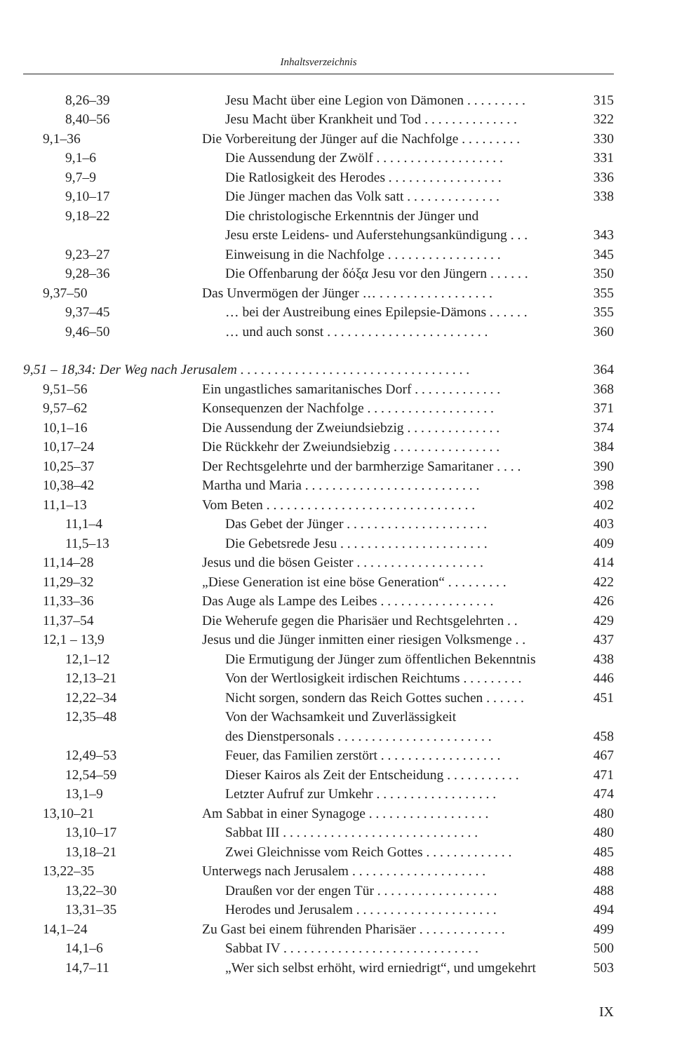Inhaltsverzeichnis
| 8,26–39 | Jesu Macht über eine Legion von Dämonen . . . . . . . . . | 315 |
| 8,40–56 | Jesu Macht über Krankheit und Tod . . . . . . . . . . . . . . | 322 |
| 9,1–36 | Die Vorbereitung der Jünger auf die Nachfolge . . . . . . . . . | 330 |
| 9,1–6 | Die Aussendung der Zwölf . . . . . . . . . . . . . . . . . . . | 331 |
| 9,7–9 | Die Ratlosigkeit des Herodes . . . . . . . . . . . . . . . . . | 336 |
| 9,10–17 | Die Jünger machen das Volk satt . . . . . . . . . . . . . . | 338 |
| 9,18–22 | Die christologische Erkenntnis der Jünger und | |
| | Jesu erste Leidens- und Auferstehungsankündigung . . . | 343 |
| 9,23–27 | Einweisung in die Nachfolge . . . . . . . . . . . . . . . . . | 345 |
| 9,28–36 | Die Offenbarung der δόξα Jesu vor den Jüngern . . . . . . | 350 |
| 9,37–50 | Das Unvermögen der Jünger … . . . . . . . . . . . . . . . . . | 355 |
| 9,37–45 | … bei der Austreibung eines Epilepsie-Dämons . . . . . . | 355 |
| 9,46–50 | … und auch sonst . . . . . . . . . . . . . . . . . . . . . . . . | 360 |
| 9,51 – 18,34: Der Weg nach Jerusalem . . . . . . . . . . . . . . . . . . . . . . . . . . . . . . . . . . | | 364 |
| 9,51–56 | Ein ungastliches samaritanisches Dorf . . . . . . . . . . . . . | 368 |
| 9,57–62 | Konsequenzen der Nachfolge . . . . . . . . . . . . . . . . . . . | 371 |
| 10,1–16 | Die Aussendung der Zweiundsiebzig . . . . . . . . . . . . . . | 374 |
| 10,17–24 | Die Rückkehr der Zweiundsiebzig . . . . . . . . . . . . . . . . | 384 |
| 10,25–37 | Der Rechtsgelehrte und der barmherzige Samaritaner . . . . | 390 |
| 10,38–42 | Martha und Maria . . . . . . . . . . . . . . . . . . . . . . . . . . | 398 |
| 11,1–13 | Vom Beten . . . . . . . . . . . . . . . . . . . . . . . . . . . . . . . | 402 |
| 11,1–4 | Das Gebet der Jünger . . . . . . . . . . . . . . . . . . . . . | 403 |
| 11,5–13 | Die Gebetsrede Jesu . . . . . . . . . . . . . . . . . . . . . . | 409 |
| 11,14–28 | Jesus und die bösen Geister . . . . . . . . . . . . . . . . . . . | 414 |
| 11,29–32 | „Diese Generation ist eine böse Generation“ . . . . . . . . . | 422 |
| 11,33–36 | Das Auge als Lampe des Leibes . . . . . . . . . . . . . . . . . | 426 |
| 11,37–54 | Die Weherufe gegen die Pharisäer und Rechtsgelehrten . . | 429 |
| 12,1 – 13,9 | Jesus und die Jünger inmitten einer riesigen Volksmenge . . | 437 |
| 12,1–12 | Die Ermutigung der Jünger zum öffentlichen Bekenntnis | 438 |
| 12,13–21 | Von der Wertlosigkeit irdischen Reichtums . . . . . . . . . | 446 |
| 12,22–34 | Nicht sorgen, sondern das Reich Gottes suchen . . . . . . | 451 |
| 12,35–48 | Von der Wachsamkeit und Zuverlässigkeit | |
| | des Dienstpersonals . . . . . . . . . . . . . . . . . . . . . . . | 458 |
| 12,49–53 | Feuer, das Familien zerstört . . . . . . . . . . . . . . . . . . | 467 |
| 12,54–59 | Dieser Kairos als Zeit der Entscheidung . . . . . . . . . . . | 471 |
| 13,1–9 | Letzter Aufruf zur Umkehr . . . . . . . . . . . . . . . . . . | 474 |
| 13,10–21 | Am Sabbat in einer Synagoge . . . . . . . . . . . . . . . . . . | 480 |
| 13,10–17 | Sabbat III . . . . . . . . . . . . . . . . . . . . . . . . . . . . . | 480 |
| 13,18–21 | Zwei Gleichnisse vom Reich Gottes . . . . . . . . . . . . . | 485 |
| 13,22–35 | Unterwegs nach Jerusalem . . . . . . . . . . . . . . . . . . . . | 488 |
| 13,22–30 | Draußen vor der engen Tür . . . . . . . . . . . . . . . . . . | 488 |
| 13,31–35 | Herodes und Jerusalem . . . . . . . . . . . . . . . . . . . . . | 494 |
| 14,1–24 | Zu Gast bei einem führenden Pharisäer . . . . . . . . . . . . . | 499 |
| 14,1–6 | Sabbat IV . . . . . . . . . . . . . . . . . . . . . . . . . . . . . | 500 |
| 14,7–11 | „Wer sich selbst erhöht, wird erniedrigt“, und umgekehrt | 503 |
IX